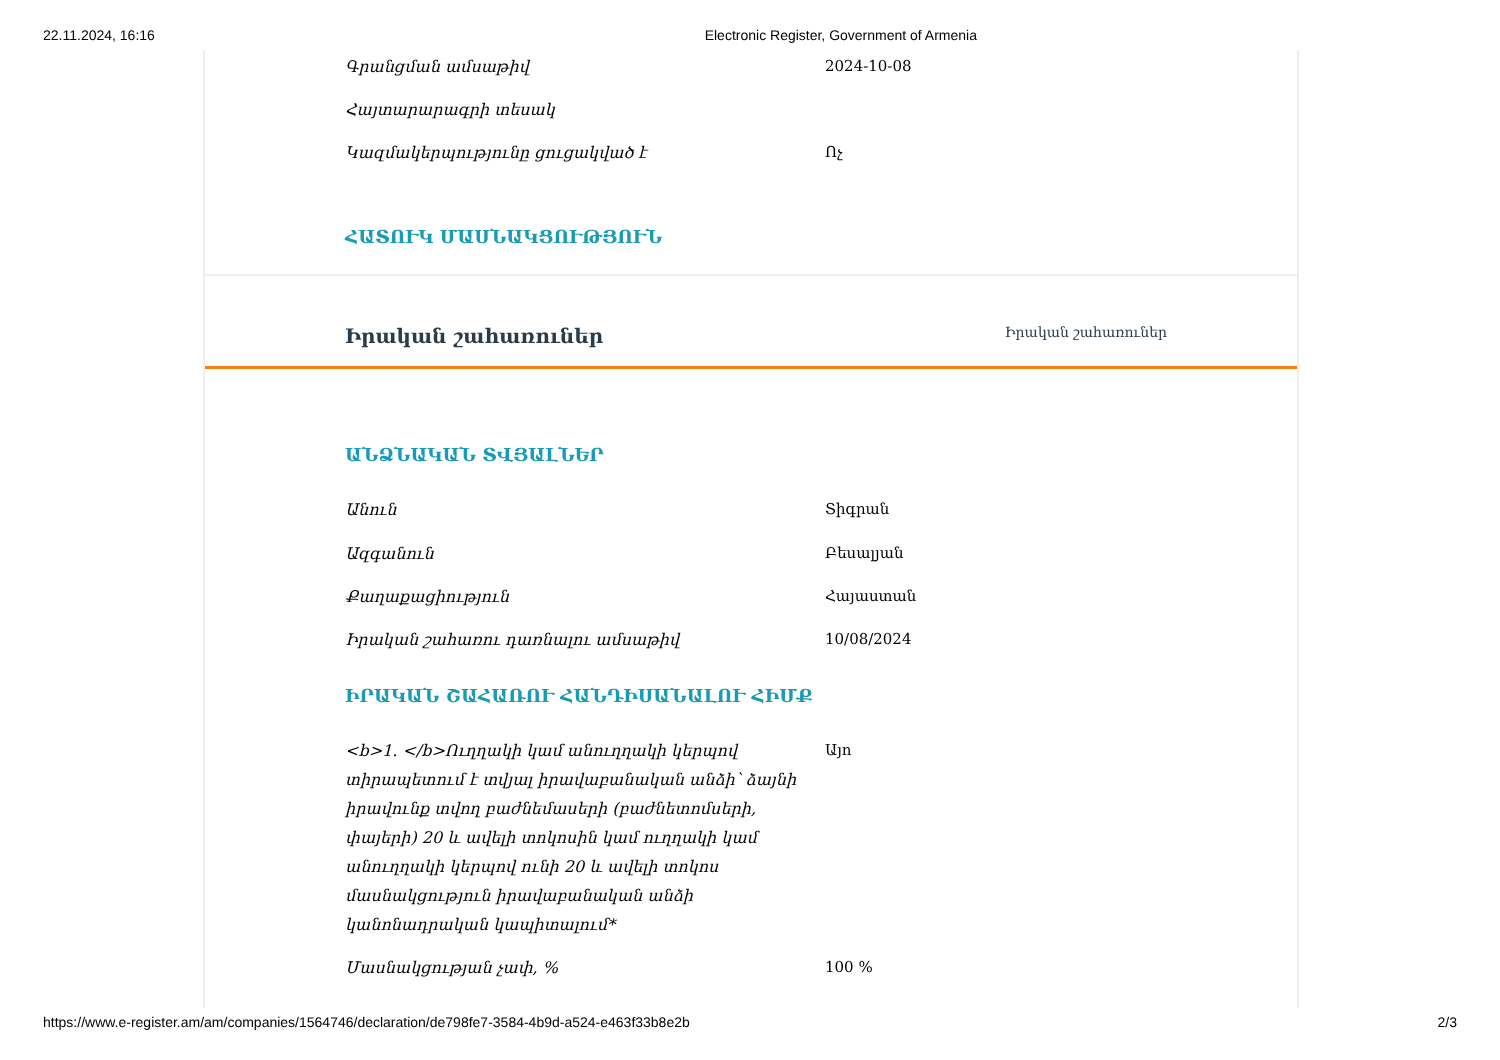22.11.2024, 16:16 Electronic Register, Government of Armenia
Գրանցման ամսաթիվ 2024-10-08
Հայտարարագրի տեսակ
Կազմակերպությունը ցուցակված է Ոչ
ՀԱՏՈՒԿ ՄԱՍՆԱԿՑՈՒԹՅՈՒՆ
Իրական շահառուներ Իրական շահառուներ
ԱՆՁՆԱԿԱՆ ՏՎՅԱԼՆԵՐ
Անուն Տիգրան
Ազգանուն Բեսալյան
Քաղաքացիություն Հայաստան
Իրական շահառու դառնալու ամսաթիվ 10/08/2024
ԻՐԱԿԱՆ ՇԱՀԱՌՈՒ ՀԱՆԴԻՍԱՆԱԼՈՒ ՀԻՄՔ
<b>1. </b>Ուղղակի կամ անուղղակի կերպով տիրապետում է տվյալ իրավաբանական անձի՝ ձայնի իրավունք տվող բաժնեմասերի (բաժնետոմսերի, փայերի) 20 և ավելի տոկոսին կամ ուղղակի կամ անուղղակի կերպով ունի 20 և ավելի տոկոս մասնակցություն իրավաբանական անձի կանոնադրական կապիտալում*
Այո
Մասնակցության չափ, % 100 %
https://www.e-register.am/am/companies/1564746/declaration/de798fe7-3584-4b9d-a524-e463f33b8e2b 2/3